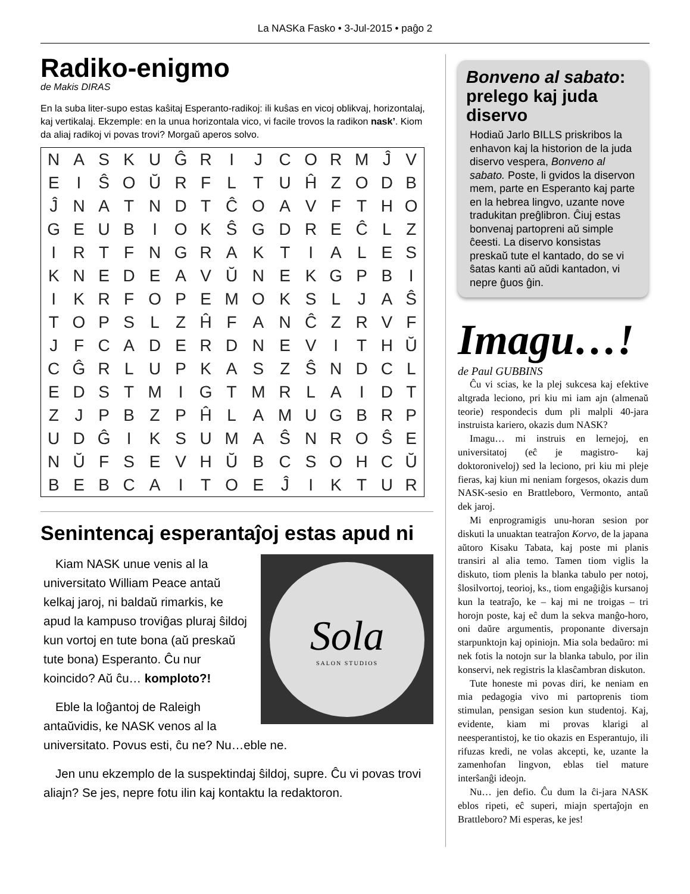La NASKa Fasko • 3-Jul-2015 • paĝo 2
Radiko-enigmo
de Makis DIRAS
En la suba liter-supo estas kaŝitaj Esperanto-radikoj: ili kuŝas en vicoj oblikvaj, horizontalaj, kaj vertikalaj. Ekzemple: en la unua horizontala vico, vi facile trovos la radikon nask’. Kiom da aliaj radikoj vi povas trovi? Morgaŭ aperos solvo.
| N | A | S | K | U | Ĝ | R | I | J | C | O | R | M | Ĵ | V |
| E | I | Ŝ | O | Ŭ | R | F | L | T | U | Ĥ | Z | O | D | B |
| Ĵ | N | A | T | N | D | T | Ĉ | O | A | V | F | T | H | O |
| G | E | U | B | I | O | K | Ŝ | G | D | R | E | Ĉ | L | Z |
| I | R | T | F | N | G | R | A | K | T | I | A | L | E | S |
| K | N | E | D | E | A | V | Ŭ | N | E | K | G | P | B | I |
| I | K | R | F | O | P | E | M | O | K | S | L | J | A | Ŝ |
| T | O | P | S | L | Z | Ĥ | F | A | N | Ĉ | Z | R | V | F |
| J | F | C | A | D | E | R | D | N | E | V | I | T | H | Ŭ |
| C | Ĝ | R | L | U | P | K | A | S | Z | Ŝ | N | D | C | L |
| E | D | S | T | M | I | G | T | M | R | L | A | I | D | T |
| Z | J | P | B | Z | P | Ĥ | L | A | M | U | G | B | R | P |
| U | D | Ĝ | I | K | S | U | M | A | Ŝ | N | R | O | Ŝ | E |
| N | Ŭ | F | S | E | V | H | Ŭ | B | C | S | O | H | C | Ŭ |
| B | E | B | C | A | I | T | O | E | Ĵ | I | K | T | U | R |
Senintencaj esperantaĵoj estas apud ni
Sola
SALON STUDIOS
Kiam NASK unue venis al la universitato William Peace antaŭ kelkaj jaroj, ni baldaŭ rimarkis, ke apud la kampuso troviĝas pluraj ŝildoj kun vortoj en tute bona (aŭ preskaŭ tute bona) Esperanto. Ĉu nur koincido? Aŭ ĉu… komploto?!
Eble la loĝantoj de Raleigh antaŭvidis, ke NASK venos al la universitato. Povus esti, ĉu ne? Nu…eble ne.
Jen unu ekzemplo de la suspektindaj ŝildoj, supre. Ĉu vi povas trovi aliajn? Se jes, nepre fotu ilin kaj kontaktu la redaktoron.
Bonveno al sabato:
prelego kaj juda diservo
Hodiaŭ Jarlo BILLS priskribos la enhavon kaj la historion de la juda diservo vespera, Bonveno al sabato. Poste, li gvidos la diservon mem, parte en Esperanto kaj parte en la hebrea lingvo, uzante nove tradukitan preĝlibron. Ĉiuj estas bonvenaj partopreni aŭ simple ĉeesti. La diservo konsistas preskaŭ tute el kantado, do se vi ŝatas kanti aŭ aŭdi kantadon, vi nepre ĝuos ĝin.
Imagu…!
de Paul GUBBINS
Ĉu vi scias, ke la plej sukcesa kaj efektive altgrada leciono, pri kiu mi iam ajn (almenaŭ teorie) respondecis dum pli malpli 40-jara instruista kariero, okazis dum NASK?
Imagu… mi instruis en lernejoj, en universitatoj (eĉ je magistro- kaj doktoroniveloj) sed la leciono, pri kiu mi pleje fieras, kaj kiun mi neniam forgesos, okazis dum NASK-sesio en Brattleboro, Vermonto, antaŭ dek jaroj.
Mi enprogramigis unu-horan sesion por diskuti la unuaktan teatraĵon Korvo, de la japana aŭtoro Kisaku Tabata, kaj poste mi planis transiri al alia temo. Tamen tiom viglis la diskuto, tiom plenis la blanka tabulo per notoj, ŝlosilvortoj, teorioj, ks., tiom engaĝiĝis kursanoj kun la teatraĵo, ke – kaj mi ne troigas – tri horojn poste, kaj eĉ dum la sekva manĝo-horo, oni daŭre argumentis, proponante diversajn starpunktojn kaj opiniojn. Mia sola bedaŭro: mi nek fotis la notojn sur la blanka tabulo, por ilin konservi, nek registris la klasĉambran diskuton.
Tute honeste mi povas diri, ke neniam en mia pedagogia vivo mi partoprenis tiom stimulan, pensigan sesion kun studentoj. Kaj, evidente, kiam mi provas klarigi al neesperantistoj, ke tio okazis en Esperantujo, ili rifuzas kredi, ne volas akcepti, ke, uzante la zamenhofan lingvon, eblas tiel mature interŝanĝi ideojn.
Nu… jen defio. Ĉu dum la ĉi-jara NASK eblos ripeti, eĉ superi, miajn spertaĵojn en Brattleboro? Mi esperas, ke jes!